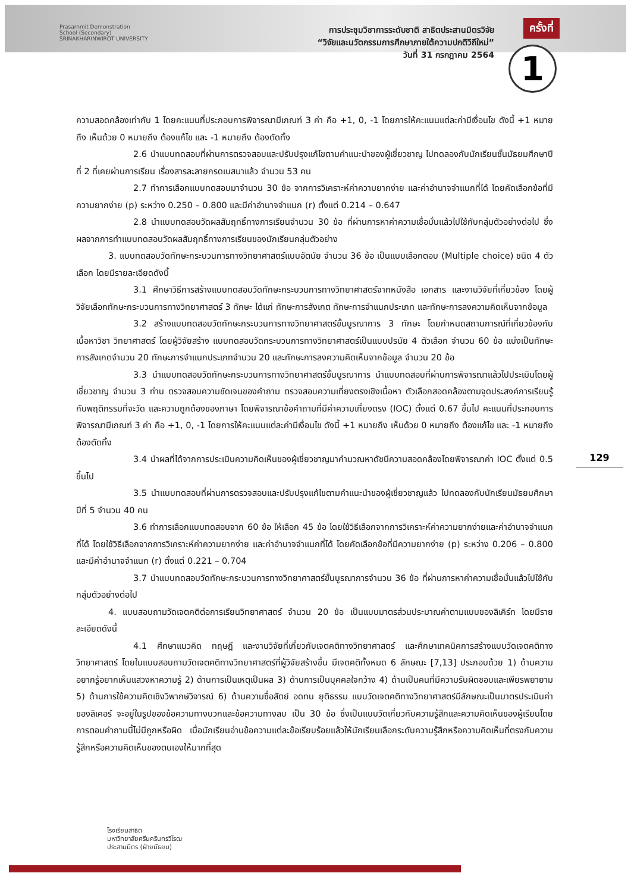Prasarnmit Demonstration
School (Secondary)
SRINAKHARINWIROT UNIVERSITY
การประชุมวิชาการระดับชาติ สาธิตประสานมิตรวิจัย
“วิจัยและนวัตกรรมการศึกษาภายใต้ความปกติวิถีใหม่”
วันที่ 31 กรกฎาคม 2564
ครั้งที่
1
ความสอดคล้องเท่ากับ 1 โดยคะแนนที่ประกอบการพิจารณามีเกณฑ์ 3 ค่า คือ +1, 0, -1 โดยการให้คะแนนแต่ละค่ามีเงื่อนไข ดังนี้ +1 หมายถึง เห็นด้วย 0 หมายถึง ต้องแก้ไข และ -1 หมายถึง ต้องตัดทิ้ง
2.6 นำแบบทดสอบที่ผ่านการตรวจสอบและปรับปรุงแก้ไขตามคำแนะนำของผู้เชี่ยวชาญ ไปทดลองกับนักเรียนชั้นมัธยมศึกษาปีที่ 2 ที่เคยผ่านการเรียน เรื่องสารละลายกรดเบสมาแล้ว จำนวน 53 คน
2.7 ทำการเลือกแบบทดสอบมาจำนวน 30 ข้อ จากการวิเคราะห์ค่าความยากง่าย และค่าอำนาจจำแนกที่ได้ โดยคัดเลือกข้อที่มีความยากง่าย (p) ระหว่าง 0.250 – 0.800 และมีค่าอำนาจจำแนก (r) ตั้งแต่ 0.214 – 0.647
2.8 นำแบบทดสอบวัดผลสัมฤทธิ์ทางการเรียนจำนวน 30 ข้อ ที่ผ่านการหาค่าความเชื่อมั่นแล้วไปใช้กับกลุ่มตัวอย่างต่อไป ซึ่งผลจากการทำแบบทดสอบวัดผลสัมฤทธิ์ทางการเรียนของนักเรียนกลุ่มตัวอย่าง
3. แบบทดสอบวัดทักษะกระบวนการทางวิทยาศาสตร์แบบอัตนัย จำนวน 36 ข้อ เป็นแบบเลือกตอบ (Multiple choice) ชนิด 4 ตัวเลือก โดยมีรายละเอียดดังนี้
3.1 ศึกษาวิธีการสร้างแบบทดสอบวัดทักษะกระบวนการทางวิทยาศาสตร์จากหนังสือ เอกสาร และงานวิจัยที่เกี่ยวข้อง โดยผู้วิจัยเลือกทักษะกระบวนการทางวิทยาศาสตร์ 3 ทักษะ ได้แก่ ทักษะการสังเกต ทักษะการจำแนกประเภท และทักษะการลงความคิดเห็นจากข้อมูล
3.2 สร้างแบบทดสอบวัดทักษะกระบวนการทางวิทยาศาสตร์ขั้นบูรณาการ 3 ทักษะ โดยกำหนดสถานการณ์ที่เกี่ยวข้องกับเนื้อหาวิชา วิทยาศาสตร์ โดยผู้วิจัยสร้าง แบบทดสอบวัดกระบวนการทางวิทยาศาสตร์เป็นแบบปรนัย 4 ตัวเลือก จำนวน 60 ข้อ แบ่งเป็นทักษะการสังเกตจำนวน 20 ทักษะการจำแนกประเภทจำนวน 20 และทักษะการลงความคิดเห็นจากข้อมูล จำนวน 20 ข้อ
3.3 นำแบบทดสอบวัดทักษะกระบวนการทางวิทยาศาสตร์ขั้นบูรณาการ นำแบบทดสอบที่ผ่านการพิจารณาแล้วไปประเมินโดยผู้เชี่ยวชาญ จำนวน 3 ท่าน ตรวจสอบความชัดเจนของคำถาม ตรวจสอบความเที่ยงตรงเชิงเนื้อหา ตัวเลือกสอดคล้องตามจุดประสงค์การเรียนรู้กับพฤติกรรมที่จะวัด และความถูกต้องของภาษา โดยพิจารณาข้อคำถามที่มีค่าความเที่ยงตรง (IOC) ตั้งแต่ 0.67 ขึ้นไป คะแนนที่ประกอบการพิจารณามีเกณฑ์ 3 ค่า คือ +1, 0, -1 โดยการให้คะแนนแต่ละค่ามีเงื่อนไข ดังนี้ +1 หมายถึง เห็นด้วย 0 หมายถึง ต้องแก้ไข และ -1 หมายถึง ต้องตัดทิ้ง
3.4 นำผลที่ได้จากการประเมินความคิดเห็นของผู้เชี่ยวชาญมาคำนวณหาดัชนีความสอดคล้องโดยพิจารณาค่า IOC ตั้งแต่ 0.5 ขึ้นไป
3.5 นำแบบทดสอบที่ผ่านการตรวจสอบและปรับปรุงแก้ไขตามคำแนะนำของผู้เชี่ยวชาญแล้ว ไปทดลองกับนักเรียนมัธยมศึกษาปีที่ 5 จำนวน 40 คน
3.6 ทำการเลือกแบบทดสอบจาก 60 ข้อ ให้เลือก 45 ข้อ โดยใช้วิธีเลือกจากการวิเคราะห์ค่าความยากง่ายและค่าอำนาจจำแนกที่ได้ โดยใช้วิธีเลือกจากการวิเคราะห์ค่าความยากง่าย และค่าอำนาจจำแนกที่ได้ โดยคัดเลือกข้อที่มีความยากง่าย (p) ระหว่าง 0.206 – 0.800 และมีค่าอำนาจจำแนก (r) ตั้งแต่ 0.221 – 0.704
3.7 นำแบบทดสอบวัดทักษะกระบวนการทางวิทยาศาสตร์ขั้นบูรณาการจำนวน 36 ข้อ ที่ผ่านการหาค่าความเชื่อมั่นแล้วไปใช้กับกลุ่มตัวอย่างต่อไป
4. แบบสอบถามวัดเจตคติต่อการเรียนวิทยาศาสตร์ จำนวน 20 ข้อ เป็นแบบมาตรส่วนประมาณค่าตามแบบของลิเคิร์ท โดยมีรายละเอียดดังนี้
4.1 ศึกษาแนวคิด ทฤษฎี และงานวิจัยที่เกี่ยวกับเจตคติทางวิทยาศาสตร์ และศึกษาเทคนิคการสร้างแบบวัดเจตคติทางวิทยาศาสตร์ โดยในแบบสอบถามวัดเจตคติทางวิทยาศาสตร์ที่ผู้วิจัยสร้างขึ้น มีเจตคติทั้งหมด 6 ลักษณะ [7,13] ประกอบด้วย 1) ด้านความอยากรู้อยากเห็นแสวงหาความรู้ 2) ด้านการเป็นเหตุเป็นผล 3) ด้านการเป็นบุคคลใจกว้าง 4) ด้านเป็นคนที่มีความรับผิดชอบและเพียรพยายาม 5) ด้านการใช้ความคิดเชิงวิพากษ์วิจารณ์ 6) ด้านความซื่อสัตย์ อดทน ยุติธรรม แบบวัดเจตคติทางวิทยาศาสตร์มีลักษณะเป็นมาตรประเมินค่าของลิเคอร์ จะอยู่ในรูปของข้อความทางบวกและข้อความทางลบ เป็น 30 ข้อ ซึ่งเป็นแบบวัดเกี่ยวกับความรู้สึกและความคิดเห็นของผู้เรียนโดยการตอบคำถามนี้ไม่มีถูกหรือผิด เมื่อนักเรียนอ่านข้อความแต่ละข้อเรียบร้อยแล้วให้นักเรียนเลือกระดับความรู้สึกหรือความคิดเห็นที่ตรงกับความรู้สึกหรือความคิดเห็นของตนเองให้มากที่สุด
129
โรงเรียนสาธิต
มหาวิทยาลัยศรีนครินทรวิโรฒ
ประสานมิตร (ฝ่ายมัธยม)